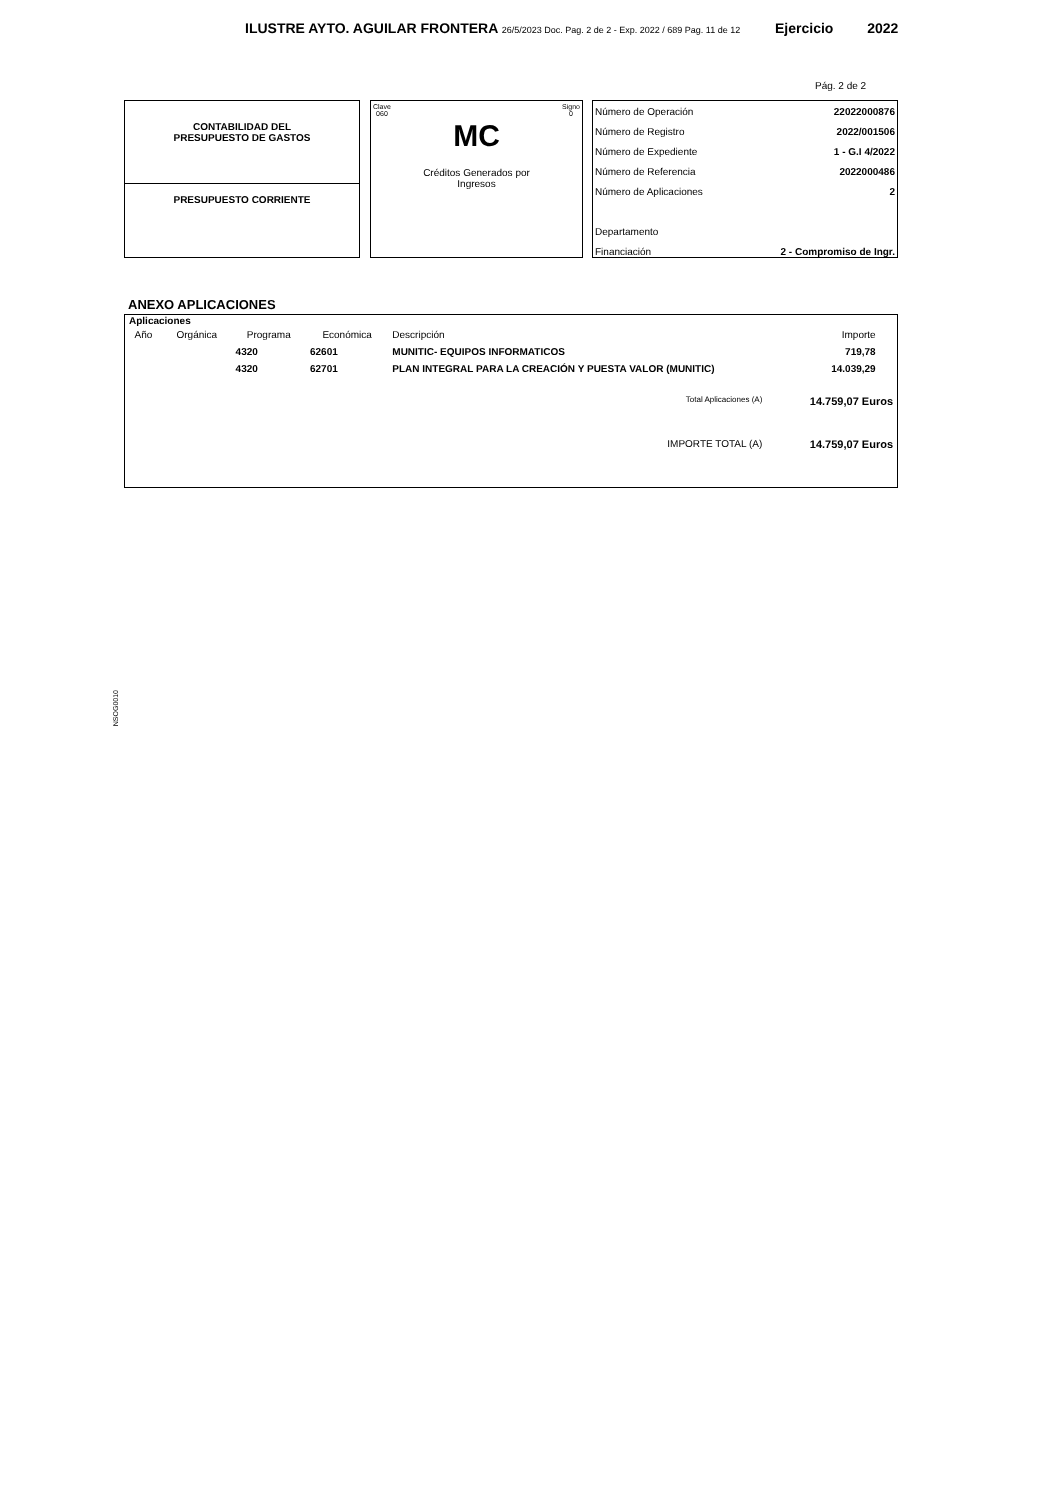ILUSTRE AYTO. AGUILAR FRONTERA 26/5/2023 Doc. Pag. 2 de 2 - Exp. 2022 / 689 Pag. 11 de 12
Ejercicio 2022
Pág. 2 de 2
CONTABILIDAD DEL
PRESUPUESTO DE GASTOS
PRESUPUESTO CORRIENTE
Clave
060 Signo
0
MC
Créditos Generados por
Ingresos
| Número de Operación | 22022000876 |
| Número de Registro | 2022/001506 |
| Número de Expediente | 1 - G.I 4/2022 |
| Número de Referencia | 2022000486 |
| Número de Aplicaciones | 2 |
| Departamento | |
| Financiación | 2 - Compromiso de Ingr. |
ANEXO APLICACIONES
Aplicaciones
| Año | Orgánica | Programa | Económica | Descripción | Importe | |
| --- | --- | --- | --- | --- | --- | --- |
| | | 4320 | 62601 | MUNITIC- EQUIPOS INFORMATICOS | 719,78 | |
| | | 4320 | 62701 | PLAN INTEGRAL PARA LA CREACIÓN Y PUESTA VALOR (MUNITIC) | 14.039,29 | |
| Total Aplicaciones (A) | | | | | 14.759,07 Euros | |
| IMPORTE TOTAL (A) | | | | | 14.759,07 Euros | |
NSOG0010